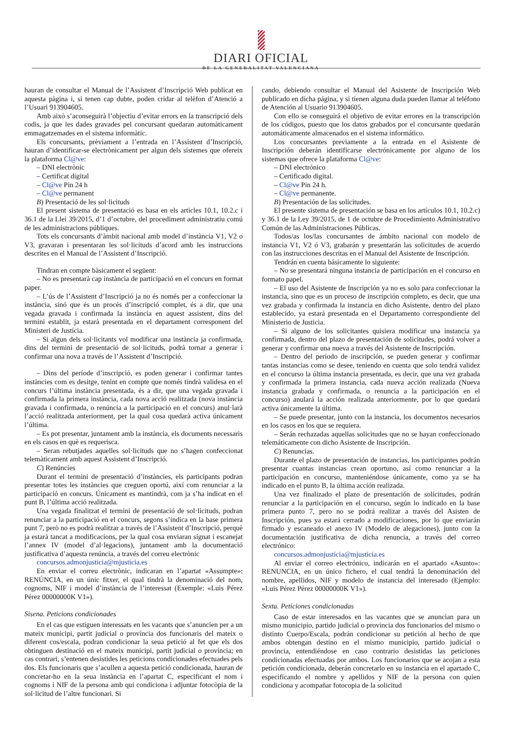DIARI OFICIAL
DE LA GENERALITAT VALENCIANA
hauran de consultar el Manual de l’Assistent d’Inscripció Web publicat en aquesta pàgina i, si tenen cap dubte, poden cridar al telèfon d’Atenció a l’Usuari 913904605.
Amb això s’aconseguirà l’objectiu d’evitar errors en la transcripció dels codis, ja que les dades gravades pel concursant quedaran automàticament emmagatzemades en el sistema informàtic.
Els concursants, prèviament a l’entrada en l’Assistent d’Inscripció, hauran d’identificar-se electrònicament per algun dels sistemes que ofereix la plataforma Cl@ve:
– DNI electrònic
– Certificat digital
– Cl@ve Pin 24 h
– Cl@ve permanent
B) Presentació de les sol·licituds
El present sistema de presentació es basa en els articles 10.1, 10.2.c i 36.1 de la Llei 39/2015, d’1 d’octubre, del procediment administratiu comú de les administracions públiques.
Tots els concursants d’àmbit nacional amb model d’instància V1, V2 o V3, gravaran i presentaran les sol·licituds d’acord amb les instruccions descrites en el Manual de l’Assistent d’Inscripció.
Tindran en compte bàsicament el següent:
– No es presentarà cap instància de participació en el concurs en format paper.
– L’ús de l’Assistent d’Inscripció ja no és només per a confeccionar la instància, sinó que és un procés d’inscripció complet, és a dir, que una vegada gravada i confirmada la instància en aquest assistent, dins del termini establit, ja estarà presentada en el departament corresponent del Ministeri de Justícia.
– Si algun dels sol·licitants vol modificar una instància ja confirmada, dins del termini de presentació de sol·licituds, podrà tornar a generar i confirmar una nova a través de l’Assistent d’Inscripció.
– Dins del període d’inscripció, es poden generar i confirmar tantes instàncies com es desitge, tenint en compte que només tindrà validesa en el concurs l’última instància presentada, és a dir, que una vegada gravada i confirmada la primera instància, cada nova acció realitzada (nova instància gravada i confirmada, o renúncia a la participació en el concurs) anul·larà l’acció realitzada anteriorment, per la qual cosa quedarà activa únicament l’última.
– Es pot presentar, juntament amb la instància, els documents necessaris en els casos en què es requerisca.
– Seran rebutjades aquelles sol·licituds que no s’hagen confeccionat telemàticament amb aquest Assistent d’Inscripció.
C) Renúncies
Durant el termini de presentació d’instàncies, els participants podran presentar totes les instàncies que creguen oportú, així com renunciar a la participació en concurs. Únicament es mantindrà, com ja s’ha indicat en el punt B, l’última acció realitzada.
Una vegada finalitzat el termini de presentació de sol·licituds, podran renunciar a la participació en el concurs, segons s’indica en la base primera punt 7, però no es podrà realitzar a través de l’Assistent d’Inscripció, perquè ja estarà tancat a modificacions, per la qual cosa enviaran signat i escanejat l’annex IV (model d’al·legacions), juntament amb la documentació justificativa d’aquesta renúncia, a través del correu electrònic
concursos.admonjusticia@mjusticia.es
En enviar el correu electrònic, indicaran en l’apartat «Assumpte»: RENÚNCIA, en un únic fitxer, el qual tindrà la denominació del nom, cognoms, NIF i model d’instància de l’interessat (Exemple: «Luis Pérez Pérez 00000000K V1»).
Sisena. Peticions condicionades
En el cas que estiguen interessats en les vacants que s’anuncien per a un mateix municipi, partit judicial o província dos funcionaris del mateix o diferent cos/escala, podran condicionar la seua petició al fet que els dos obtinguen destinació en el mateix municipi, partit judicial o província; en cas contrari, s’entenen desistides les peticions condicionades efectuades pels dos. Els funcionaris que s’acullen a aquesta petició condicionada, hauran de concretar-ho en la seua instància en l’apartat C, especificant el nom i cognoms i NIF de la persona amb qui condiciona i adjuntar fotocòpia de la sol·licitud de l’altre funcionari. Si
cando, debiendo consultar el Manual del Asistente de Inscripción Web publicado en dicha página, y si tienen alguna duda pueden llamar al teléfono de Atención al Usuario 913904605.
Con ello se conseguirá el objetivo de evitar errores en la transcripción de los códigos, puesto que los datos grabados por el concursante quedarán automáticamente almacenados en el sistema informático.
Los concursantes previamente a la entrada en el Asistente de Inscripción deberán identificarse electrónicamente por alguno de los sistemas que ofrece la plataforma Cl@ve:
– DNI electrónico
– Certificado digital.
– Cl@ve Pin 24 h.
– Cl@ve permanente.
B) Presentación de las solicitudes.
El presente sistema de presentación se basa en los artículos 10.1, 10.2.c) y 36.1 de la Ley 39/2015, de 1 de octubre de Procedimiento Administrativo Común de las Administraciones Públicas.
Todos/as los/las concursantes de ámbito nacional con modelo de instancia V1, V2 ó V3, grabarán y presentarán las solicitudes de acuerdo con las instrucciones descritas en el Manual del Asistente de Inscripción.
Tendrán en cuenta básicamente lo siguiente:
– No se presentará ninguna instancia de participación en el concurso en formato papel.
– El uso del Asistente de Inscripción ya no es solo para confeccionar la instancia, sino que es un proceso de inscripción completo, es decir, que una vez grabada y confirmada la instancia en dicho Asistente, dentro del plazo establecido, ya estará presentada en el Departamento correspondiente del Ministerio de Justicia.
– Si alguno de los solicitantes quisiera modificar una instancia ya confirmada, dentro del plazo de presentación de solicitudes, podrá volver a generar y confirmar una nueva a través del Asistente de Inscripción.
– Dentro del período de inscripción, se pueden generar y confirmar tantas instancias como se desee, teniendo en cuenta que solo tendrá validez en el concurso la última instancia presentada, es decir, que una vez grabada y confirmada la primera instancia, cada nueva acción realizada (Nueva instancia grabada y confirmada, o renuncia a la participación en el concurso) anulará la acción realizada anteriormente, por lo que quedará activa únicamente la última.
– Se puede presentar, junto con la instancia, los documentos necesarios en los casos en los que se requiera.
– Serán rechazadas aquellas solicitudes que no se hayan confeccionado telemáticamente con dicho Asistente de Inscripción.
C) Renuncias.
Durante el plazo de presentación de instancias, los participantes podrán presentar cuantas instancias crean oportuno, así como renunciar a la participación en concurso, manteniéndose únicamente, como ya se ha indicado en el punto B, la última acción realizada.
Una vez finalizado el plazo de presentación de solicitudes, podrán renunciar a la participación en el concurso, según lo indicado en la base primera punto 7, pero no se podrá realizar a través del Asisten de Inscripción, pues ya estará cerrado a modificaciones, por lo que enviarán firmado y escaneado el anexo IV (Modelo de alegaciones), junto con la documentación justificativa de dicha renuncia, a través del correo electrónico:
concursos.admonjusticia@mjusticia.es
Al enviar el correo electrónico, indicarán en el apartado «Asunto»: RENUNCIA, en un único fichero, el cual tendrá la denominación del nombre, apellidos, NIF y modelo de instancia del interesado (Ejemplo: «Luis Pérez Pérez 00000000K V1»).
Sexta. Peticiones condicionadas
Caso de estar interesados en las vacantes que se anuncian para un mismo municipio, partido judicial o provincia dos funcionarios del mismo o distinto Cuerpo/Escala, podrán condicionar su petición al hecho de que ambos obtengan destino en el mismo municipio, partido judicial o provincia, entendiéndose en caso contrario desistidas las peticiones condicionadas efectuadas por ambos. Los funcionarios que se acojan a esta petición condicionada, deberán concretarlo en su instancia en el apartado C, especificando el nombre y apellidos y NIF de la persona con quien condiciona y acompañar fotocopia de la solicitud